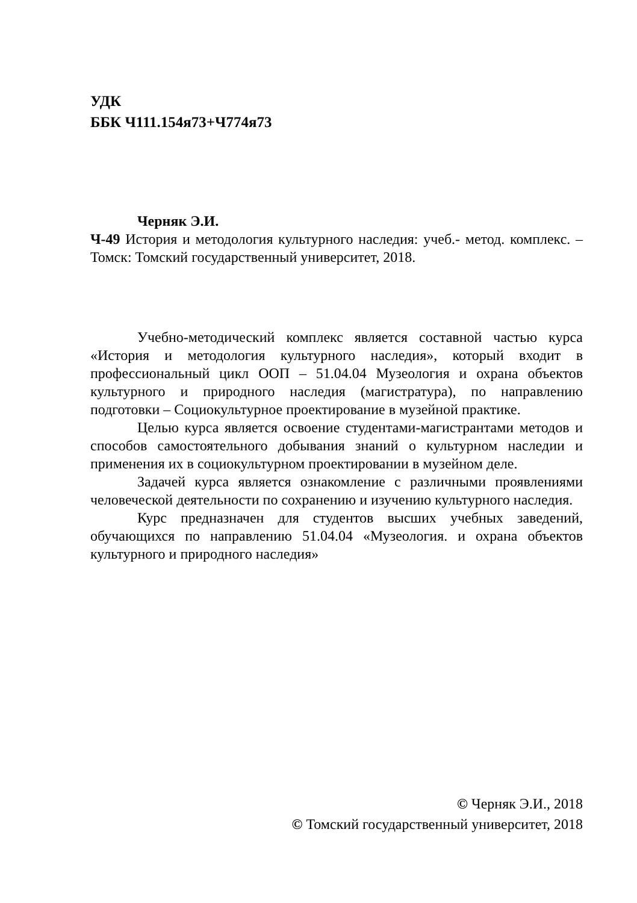УДК
ББК Ч111.154я73+Ч774я73
Черняк Э.И.
Ч-49 История и методология культурного наследия: учеб.- метод. комплекс. – Томск: Томский государственный университет, 2018.
Учебно-методический комплекс является составной частью курса «История и методология культурного наследия», который входит в профессиональный цикл ООП – 51.04.04 Музеология и охрана объектов культурного и природного наследия (магистратура), по направлению подготовки – Социокультурное проектирование в музейной практике.
Целью курса является освоение студентами-магистрантами методов и способов самостоятельного добывания знаний о культурном наследии и применения их в социокультурном проектировании в музейном деле.
Задачей курса является ознакомление с различными проявлениями человеческой деятельности по сохранению и изучению культурного наследия.
Курс предназначен для студентов высших учебных заведений, обучающихся по направлению 51.04.04 «Музеология. и охрана объектов культурного и природного наследия»
© Черняк Э.И., 2018
© Томский государственный университет, 2018